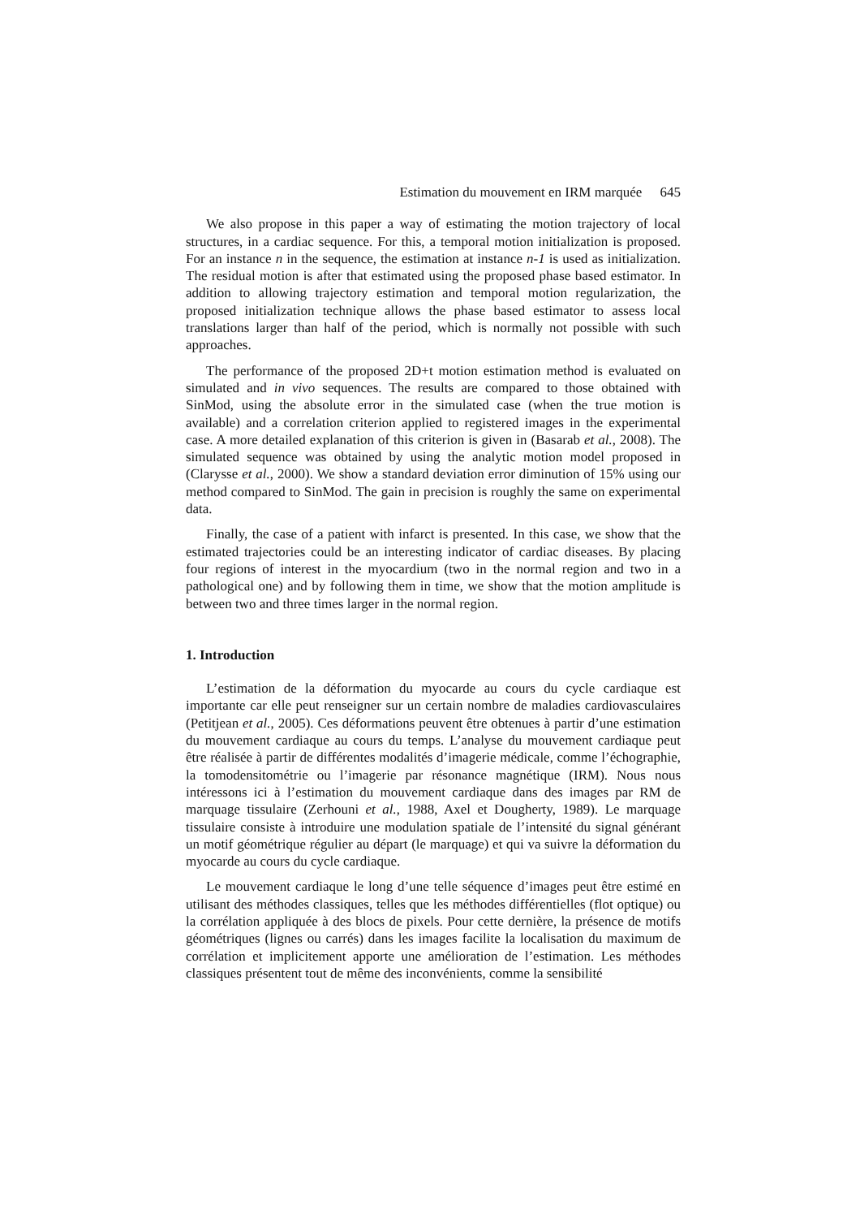Estimation du mouvement en IRM marquée 645
We also propose in this paper a way of estimating the motion trajectory of local structures, in a cardiac sequence. For this, a temporal motion initialization is proposed. For an instance n in the sequence, the estimation at instance n-1 is used as initialization. The residual motion is after that estimated using the proposed phase based estimator. In addition to allowing trajectory estimation and temporal motion regularization, the proposed initialization technique allows the phase based estimator to assess local translations larger than half of the period, which is normally not possible with such approaches.
The performance of the proposed 2D+t motion estimation method is evaluated on simulated and in vivo sequences. The results are compared to those obtained with SinMod, using the absolute error in the simulated case (when the true motion is available) and a correlation criterion applied to registered images in the experimental case. A more detailed explanation of this criterion is given in (Basarab et al., 2008). The simulated sequence was obtained by using the analytic motion model proposed in (Clarysse et al., 2000). We show a standard deviation error diminution of 15% using our method compared to SinMod. The gain in precision is roughly the same on experimental data.
Finally, the case of a patient with infarct is presented. In this case, we show that the estimated trajectories could be an interesting indicator of cardiac diseases. By placing four regions of interest in the myocardium (two in the normal region and two in a pathological one) and by following them in time, we show that the motion amplitude is between two and three times larger in the normal region.
1. Introduction
L’estimation de la déformation du myocarde au cours du cycle cardiaque est importante car elle peut renseigner sur un certain nombre de maladies cardiovasculaires (Petitjean et al., 2005). Ces déformations peuvent être obtenues à partir d’une estimation du mouvement cardiaque au cours du temps. L’analyse du mouvement cardiaque peut être réalisée à partir de différentes modalités d’imagerie médicale, comme l’échographie, la tomodensitométrie ou l’imagerie par résonance magnétique (IRM). Nous nous intéressons ici à l’estimation du mouvement cardiaque dans des images par RM de marquage tissulaire (Zerhouni et al., 1988, Axel et Dougherty, 1989). Le marquage tissulaire consiste à introduire une modulation spatiale de l’intensité du signal générant un motif géométrique régulier au départ (le marquage) et qui va suivre la déformation du myocarde au cours du cycle cardiaque.
Le mouvement cardiaque le long d’une telle séquence d’images peut être estimé en utilisant des méthodes classiques, telles que les méthodes différentielles (flot optique) ou la corrélation appliquée à des blocs de pixels. Pour cette dernière, la présence de motifs géométriques (lignes ou carrés) dans les images facilite la localisation du maximum de corrélation et implicitement apporte une amélioration de l’estimation. Les méthodes classiques présentent tout de même des inconvénients, comme la sensibilité